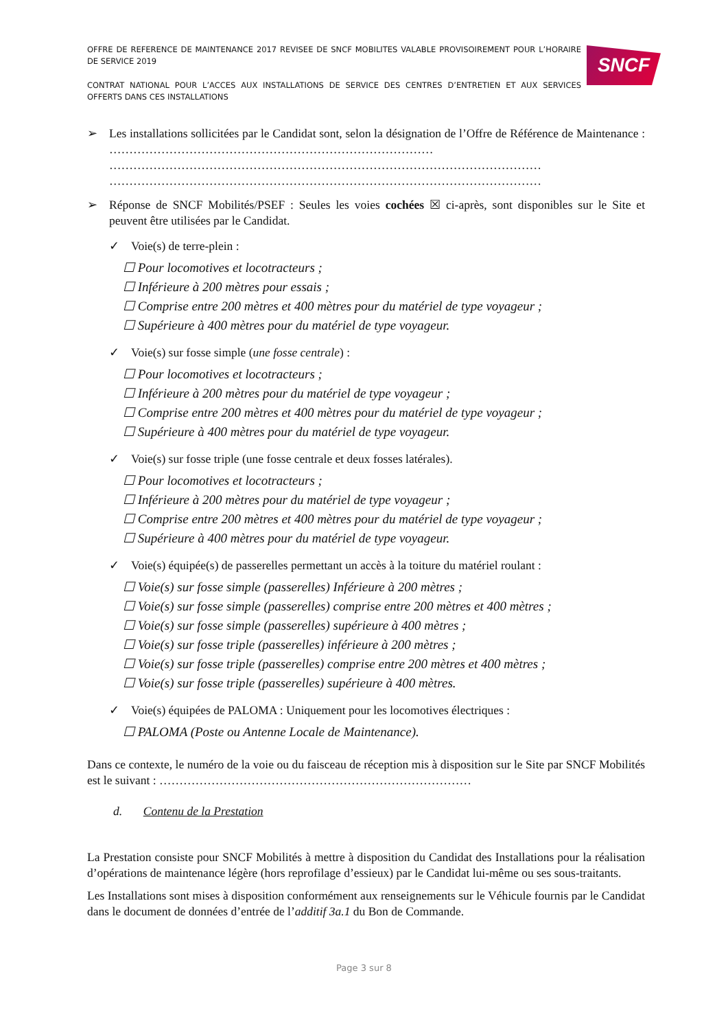OFFRE DE REFERENCE DE MAINTENANCE 2017 REVISEE DE SNCF MOBILITES VALABLE PROVISOIREMENT POUR L’HORAIRE DE SERVICE 2019
CONTRAT NATIONAL POUR L’ACCES AUX INSTALLATIONS DE SERVICE DES CENTRES D’ENTRETIEN ET AUX SERVICES OFFERTS DANS CES INSTALLATIONS
SNCF
➢ Les installations sollicitées par le Candidat sont, selon la désignation de l’Offre de Référence de Maintenance : ……………………………………………………………………… ……………………………………………………………………………………………… ………………………………………………………………………………………………
➢ Réponse de SNCF Mobilités/PSEF : Seules les voies cochées ☒ ci-après, sont disponibles sur le Site et peuvent être utilisées par le Candidat.
✓ Voie(s) de terre-plein :
☐ Pour locomotives et locotracteurs ;
☐ Inférieure à 200 mètres pour essais ;
☐ Comprise entre 200 mètres et 400 mètres pour du matériel de type voyageur ;
☐ Supérieure à 400 mètres pour du matériel de type voyageur.
✓ Voie(s) sur fosse simple (une fosse centrale) :
☐ Pour locomotives et locotracteurs ;
☐ Inférieure à 200 mètres pour du matériel de type voyageur ;
☐ Comprise entre 200 mètres et 400 mètres pour du matériel de type voyageur ;
☐ Supérieure à 400 mètres pour du matériel de type voyageur.
✓ Voie(s) sur fosse triple (une fosse centrale et deux fosses latérales).
☐ Pour locomotives et locotracteurs ;
☐ Inférieure à 200 mètres pour du matériel de type voyageur ;
☐ Comprise entre 200 mètres et 400 mètres pour du matériel de type voyageur ;
☐ Supérieure à 400 mètres pour du matériel de type voyageur.
✓ Voie(s) équipée(s) de passerelles permettant un accès à la toiture du matériel roulant :
☐ Voie(s) sur fosse simple (passerelles) Inférieure à 200 mètres ;
☐ Voie(s) sur fosse simple (passerelles) comprise entre 200 mètres et 400 mètres ;
☐ Voie(s) sur fosse simple (passerelles) supérieure à 400 mètres ;
☐ Voie(s) sur fosse triple (passerelles) inférieure à 200 mètres ;
☐ Voie(s) sur fosse triple (passerelles) comprise entre 200 mètres et 400 mètres ;
☐ Voie(s) sur fosse triple (passerelles) supérieure à 400 mètres.
✓ Voie(s) équipées de PALOMA : Uniquement pour les locomotives électriques :
☐ PALOMA (Poste ou Antenne Locale de Maintenance).
Dans ce contexte, le numéro de la voie ou du faisceau de réception mis à disposition sur le Site par SNCF Mobilités est le suivant : ……………………………………………………………………
d. Contenu de la Prestation
La Prestation consiste pour SNCF Mobilités à mettre à disposition du Candidat des Installations pour la réalisation d’opérations de maintenance légère (hors reprofilage d’essieux) par le Candidat lui-même ou ses sous-traitants.
Les Installations sont mises à disposition conformément aux renseignements sur le Véhicule fournis par le Candidat dans le document de données d’entrée de l’additif 3a.1 du Bon de Commande.
Page 3 sur 8